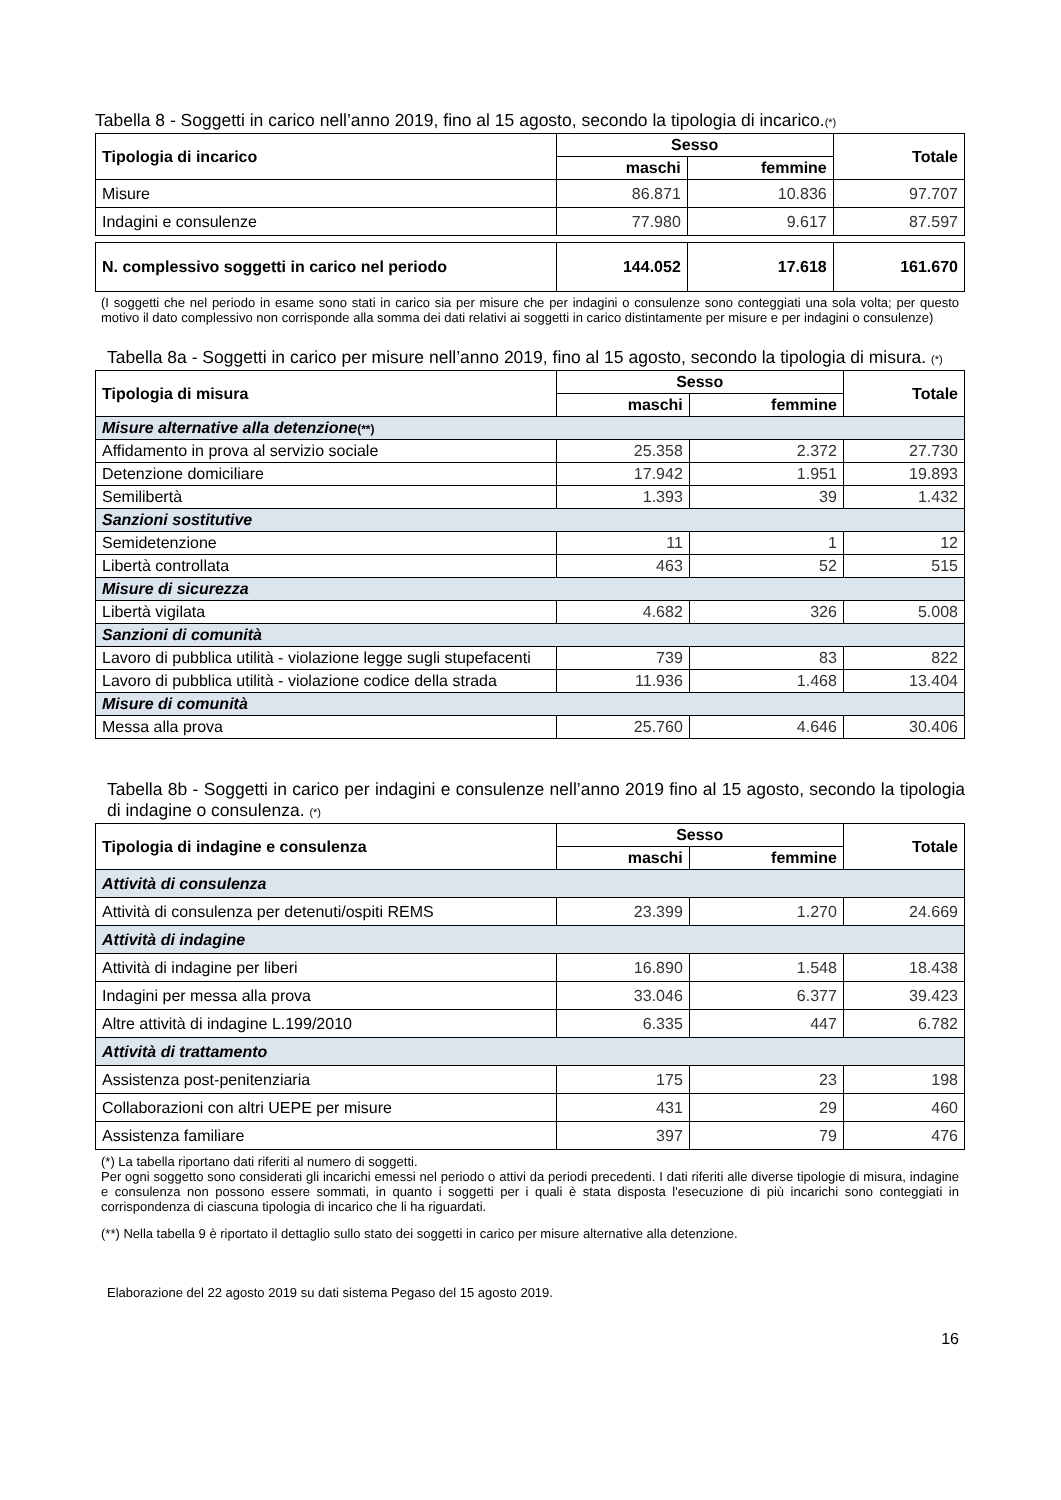Tabella 8 - Soggetti in carico nell’anno 2019, fino al 15 agosto, secondo la tipologia di incarico.(*)
| Tipologia di incarico | Sesso | | Totale |
| --- | --- | --- | --- |
| | maschi | femmine | |
| Misure | 86.871 | 10.836 | 97.707 |
| Indagini e consulenze | 77.980 | 9.617 | 87.597 |
| N. complessivo soggetti in carico nel periodo | 144.052 | 17.618 | 161.670 |
(I soggetti che nel periodo in esame sono stati in carico sia per misure che per indagini o consulenze sono conteggiati una sola volta; per questo motivo il dato complessivo non corrisponde alla somma dei dati relativi ai soggetti in carico distintamente per misure e per indagini o consulenze)
Tabella 8a - Soggetti in carico per misure nell’anno 2019, fino al 15 agosto, secondo la tipologia di misura. (*)
| Tipologia di misura | Sesso | | Totale |
| --- | --- | --- | --- |
| | maschi | femmine | |
| Misure alternative alla detenzione (**) | | | |
| Affidamento in prova al servizio sociale | 25.358 | 2.372 | 27.730 |
| Detenzione domiciliare | 17.942 | 1.951 | 19.893 |
| Semilibertà | 1.393 | 39 | 1.432 |
| Sanzioni sostitutive | | | |
| Semidetenzione | 11 | 1 | 12 |
| Libertà controllata | 463 | 52 | 515 |
| Misure di sicurezza | | | |
| Libertà vigilata | 4.682 | 326 | 5.008 |
| Sanzioni di comunità | | | |
| Lavoro di pubblica utilità - violazione legge sugli stupefacenti | 739 | 83 | 822 |
| Lavoro di pubblica utilità - violazione codice della strada | 11.936 | 1.468 | 13.404 |
| Misure di comunità | | | |
| Messa alla prova | 25.760 | 4.646 | 30.406 |
Tabella 8b - Soggetti in carico per indagini e consulenze nell’anno 2019 fino al 15 agosto, secondo la tipologia di indagine o consulenza. (*)
| Tipologia di indagine e consulenza | Sesso | | Totale |
| --- | --- | --- | --- |
| | maschi | femmine | |
| Attività di consulenza | | | |
| Attività di consulenza per detenuti/ospiti REMS | 23.399 | 1.270 | 24.669 |
| Attività di indagine | | | |
| Attività di indagine per liberi | 16.890 | 1.548 | 18.438 |
| Indagini per messa alla prova | 33.046 | 6.377 | 39.423 |
| Altre attività di indagine L.199/2010 | 6.335 | 447 | 6.782 |
| Attività di trattamento | | | |
| Assistenza post-penitenziaria | 175 | 23 | 198 |
| Collaborazioni con altri UEPE per misure | 431 | 29 | 460 |
| Assistenza familiare | 397 | 79 | 476 |
(*) La tabella riportano dati riferiti al numero di soggetti.
Per ogni soggetto sono considerati gli incarichi emessi nel periodo o attivi da periodi precedenti. I dati riferiti alle diverse tipologie di misura, indagine e consulenza non possono essere sommati, in quanto i soggetti per i quali è stata disposta l'esecuzione di più incarichi sono conteggiati in corrispondenza di ciascuna tipologia di incarico che li ha riguardati.
(**) Nella tabella 9 è riportato il dettaglio sullo stato dei soggetti in carico per misure alternative alla detenzione.
Elaborazione del 22 agosto 2019 su dati sistema Pegaso del 15 agosto 2019.
16